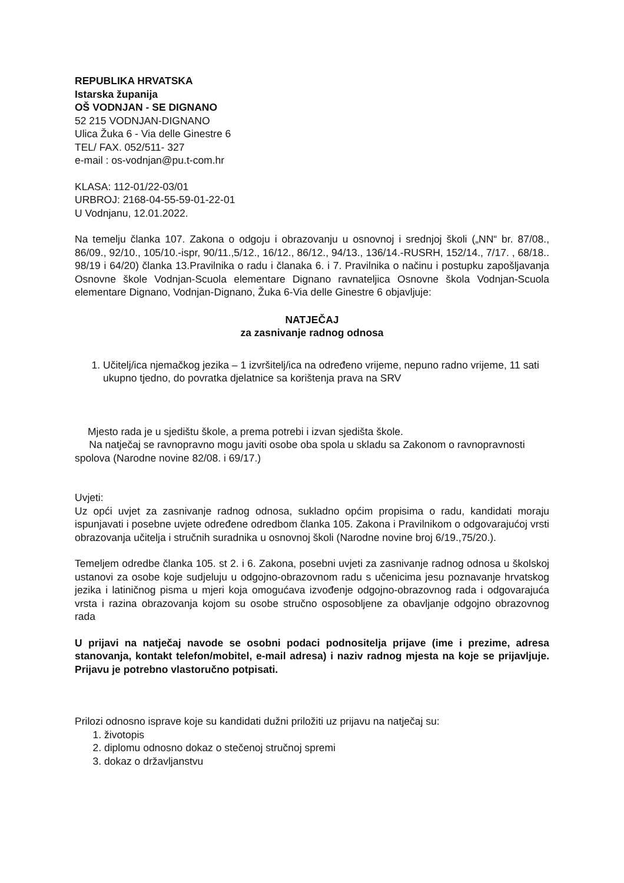REPUBLIKA HRVATSKA
Istarska županija
OŠ VODNJAN - SE DIGNANO
52 215 VODNJAN-DIGNANO
Ulica Žuka 6 - Via delle Ginestre 6
TEL/ FAX. 052/511- 327
e-mail : os-vodnjan@pu.t-com.hr
KLASA: 112-01/22-03/01
URBROJ: 2168-04-55-59-01-22-01
U Vodnjanu, 12.01.2022.
Na temelju članka 107. Zakona o odgoju i obrazovanju u osnovnoj i srednjoj školi („NN“ br. 87/08., 86/09., 92/10., 105/10.-ispr, 90/11.,5/12., 16/12., 86/12., 94/13., 136/14.-RUSRH, 152/14., 7/17. , 68/18.. 98/19 i 64/20) članka 13.Pravilnika o radu i članaka 6. i 7. Pravilnika o načinu i postupku zapošljavanja Osnovne škole Vodnjan-Scuola elementare Dignano ravnateljica Osnovne škola Vodnjan-Scuola elementare Dignano, Vodnjan-Dignano, Žuka 6-Via delle Ginestre 6 objavljuje:
NATJEČAJ
za zasnivanje radnog odnosa
1. Učitelj/ica njemačkog jezika – 1 izvršitelj/ica na određeno vrijeme, nepuno radno vrijeme, 11 sati ukupno tjedno, do povratka djelatnice sa korištenja prava na SRV
Mjesto rada je u sjedištu škole, a prema potrebi i izvan sjedišta škole.
Na natječaj se ravnopravno mogu javiti osobe oba spola u skladu sa Zakonom o ravnopravnosti spolova (Narodne novine 82/08. i 69/17.)
Uvjeti:
Uz opći uvjet za zasnivanje radnog odnosa, sukladno općim propisima o radu, kandidati moraju ispunjavati i posebne uvjete određene odredbom članka 105. Zakona i Pravilnikom o odgovarajućoj vrsti obrazovanja učitelja i stručnih suradnika u osnovnoj školi (Narodne novine broj 6/19.,75/20.).
Temeljem odredbe članka 105. st 2. i 6. Zakona, posebni uvjeti za zasnivanje radnog odnosa u školskoj ustanovi za osobe koje sudjeluju u odgojno-obrazovnom radu s učenicima jesu poznavanje hrvatskog jezika i latiničnog pisma u mjeri koja omogućava izvođenje odgojno-obrazovnog rada i odgovarajuća vrsta i razina obrazovanja kojom su osobe stručno osposobljene za obavljanje odgojno obrazovnog rada
U prijavi na natječaj navode se osobni podaci podnositelja prijave (ime i prezime, adresa stanovanja, kontakt telefon/mobitel, e-mail adresa) i naziv radnog mjesta na koje se prijavljuje. Prijavu je potrebno vlastoručno potpisati.
Prilozi odnosno isprave koje su kandidati dužni priložiti uz prijavu na natječaj su:
1. životopis
2. diplomu odnosno dokaz o stečenoj stručnoj spremi
3. dokaz o državljanstvu